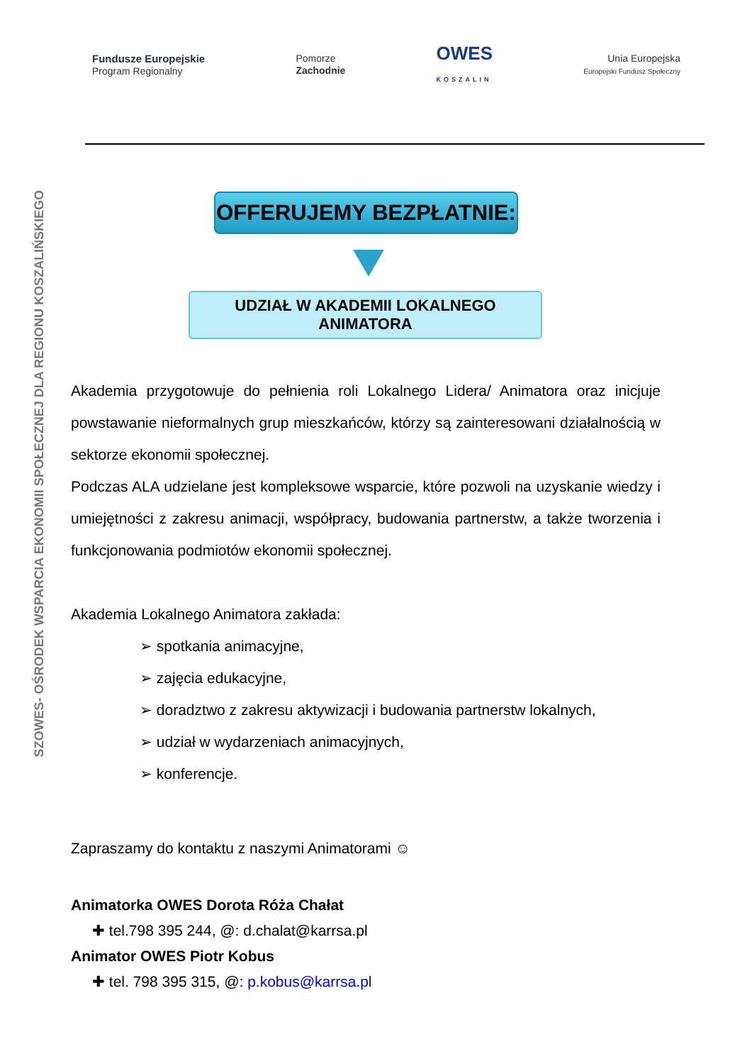Fundusze Europejskie
Program Regionalny
Pomorze
Zachodnie
OWES
KOSZALIN
Unia Europejska
Europejski Fundusz Społeczny
SZOWES- OŚRODEK WSPARCIA EKONOMII SPOŁECZNEJ DLA REGIONU KOSZALIŃSKIEGO
OFFERUJEMY BEZPŁATNIE:
UDZIAŁ W AKADEMII LOKALNEGO ANIMATORA
Akademia przygotowuje do pełnienia roli Lokalnego Lidera/ Animatora oraz inicjuje powstawanie nieformalnych grup mieszkańców, którzy są zainteresowani działalnością w sektorze ekonomii społecznej.
Podczas ALA udzielane jest kompleksowe wsparcie, które pozwoli na uzyskanie wiedzy i umiejętności z zakresu animacji, współpracy, budowania partnerstw, a także tworzenia i funkcjonowania podmiotów ekonomii społecznej.
Akademia Lokalnego Animatora zakłada:
➢ spotkania animacyjne,
➢ zajęcia edukacyjne,
➢ doradztwo z zakresu aktywizacji i budowania partnerstw lokalnych,
➢ udział w wydarzeniach animacyjnych,
➢ konferencje.
Zapraszamy do kontaktu z naszymi Animatorami ☺
Animatorka OWES Dorota Róża Chałat
✚ tel.798 395 244, @: d.chalat@karrsa.pl
Animator OWES Piotr Kobus
✚ tel. 798 395 315, @: p.kobus@karrsa.pl